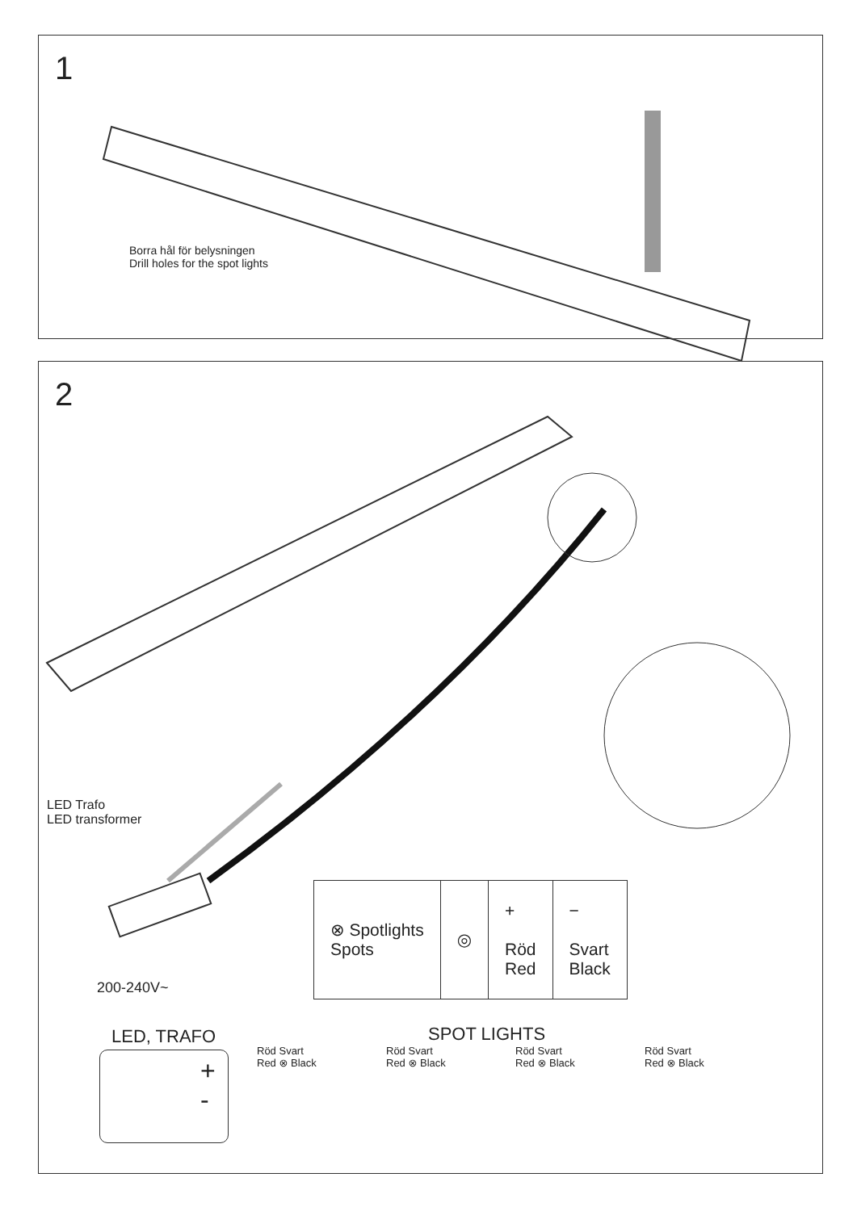1
Borra hål för belysningen
Drill holes for the spot lights
2
LED Trafo
LED transformer
200-240V~
| ⊗ Spotlights Spots | ◎ | + Röd Red | − Svart Black |
LED, TRAFO SPOT LIGHTS
+
-
Röd Svart
Red ⊗ Black
Röd Svart
Red ⊗ Black
Röd Svart
Red ⊗ Black
Röd Svart
Red ⊗ Black